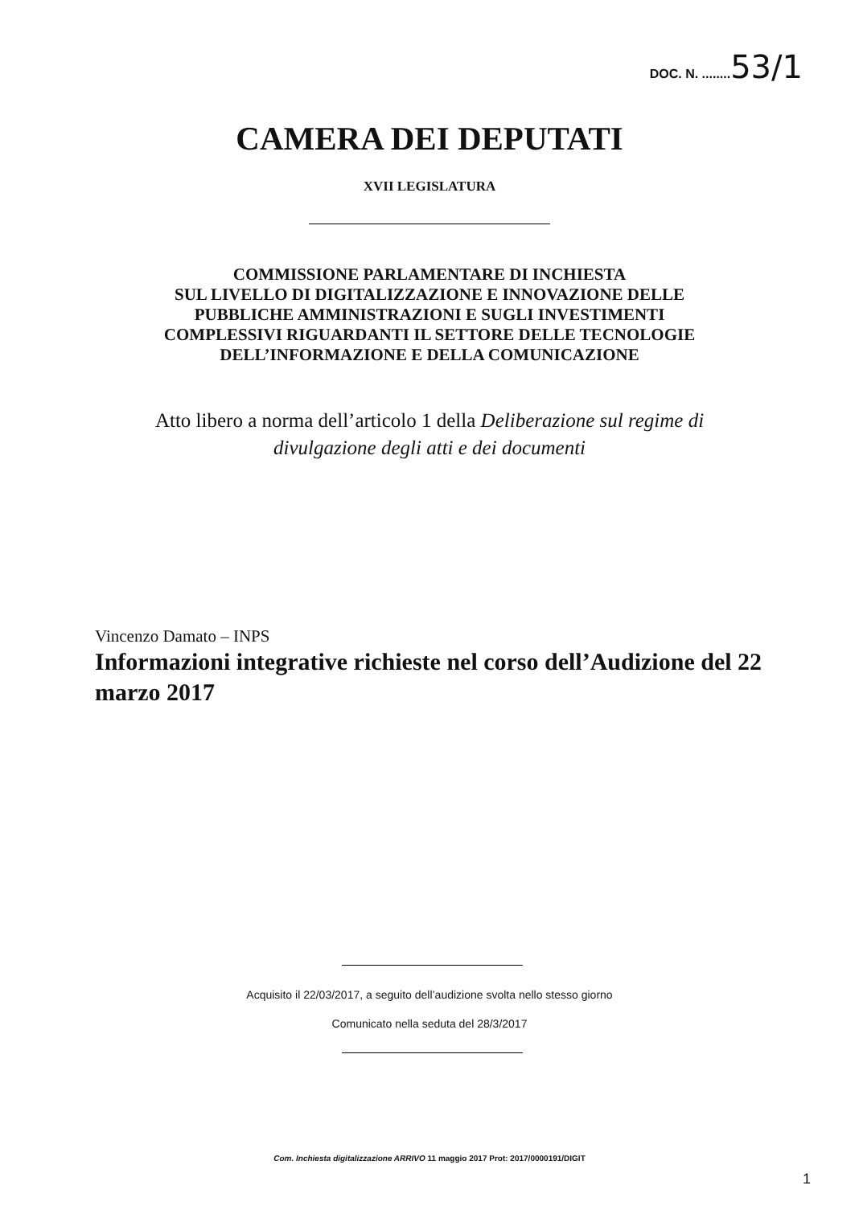DOC. N. ........53/1
CAMERA DEI DEPUTATI
XVII LEGISLATURA
COMMISSIONE PARLAMENTARE DI INCHIESTA
SUL LIVELLO DI DIGITALIZZAZIONE E INNOVAZIONE DELLE
PUBBLICHE AMMINISTRAZIONI E SUGLI INVESTIMENTI
COMPLESSIVI RIGUARDANTI IL SETTORE DELLE TECNOLOGIE
DELL’INFORMAZIONE E DELLA COMUNICAZIONE
Atto libero a norma dell’articolo 1 della Deliberazione sul regime di
divulgazione degli atti e dei documenti
Vincenzo Damato – INPS
Informazioni integrative richieste nel corso dell’Audizione del 22 marzo 2017
Acquisito il 22/03/2017, a seguito dell’audizione svolta nello stesso giorno
Comunicato nella seduta del 28/3/2017
Com. Inchiesta digitalizzazione ARRIVO 11 maggio 2017 Prot: 2017/0000191/DIGIT
1